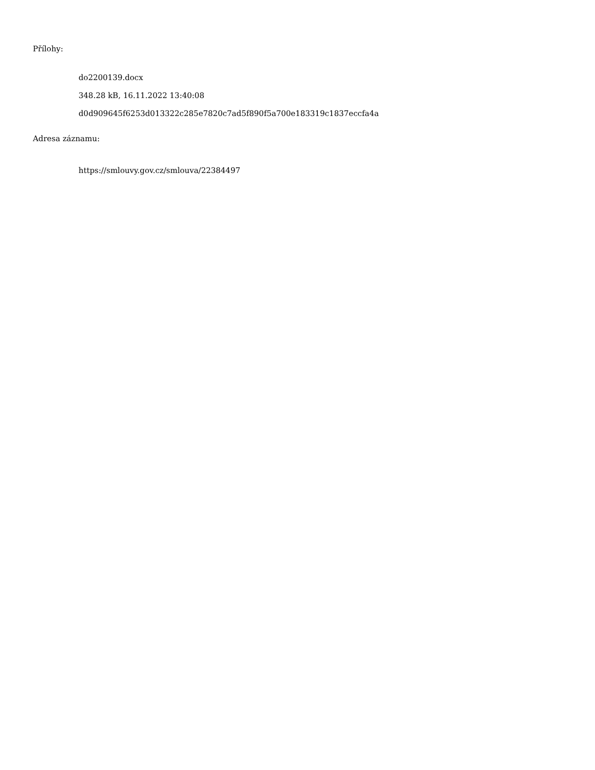Přílohy:
do2200139.docx
348.28 kB, 16.11.2022 13:40:08
d0d909645f6253d013322c285e7820c7ad5f890f5a700e183319c1837eccfa4a
Adresa záznamu:
https://smlouvy.gov.cz/smlouva/22384497